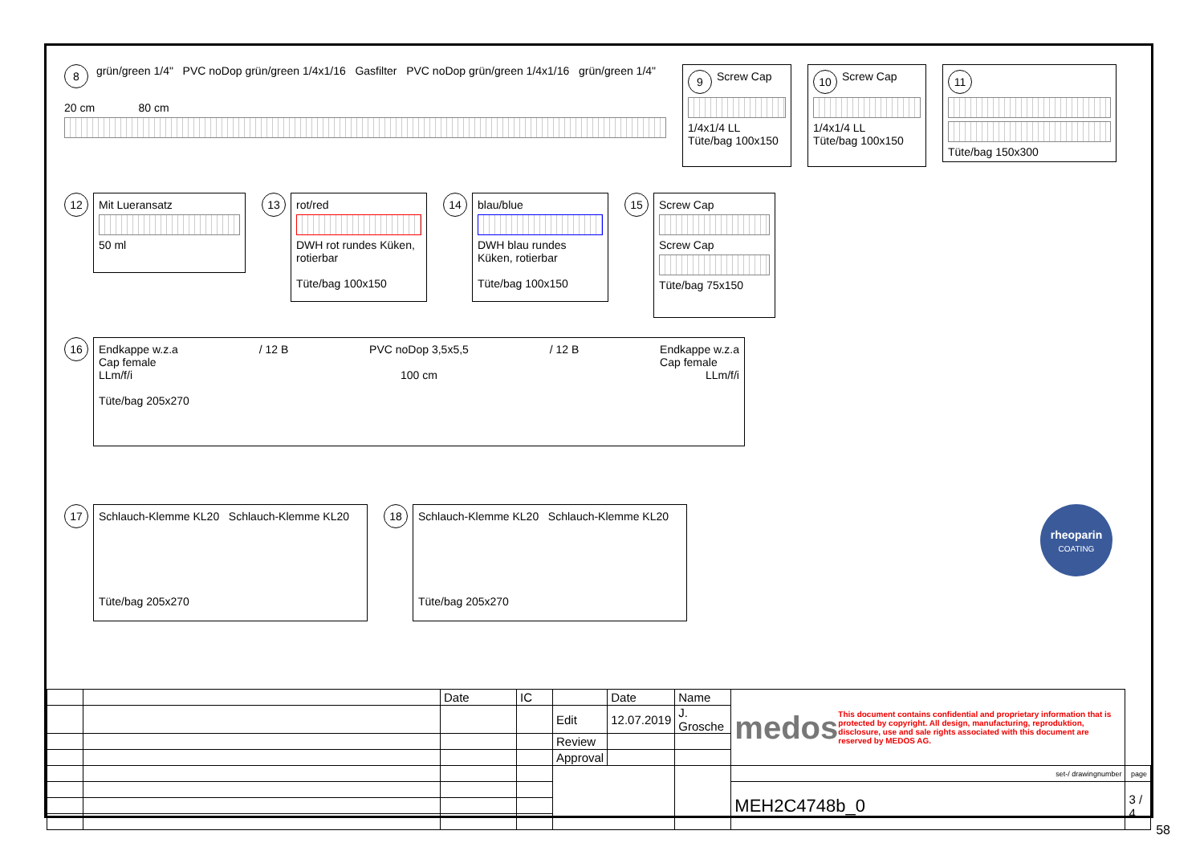8 grün/green 1/4" PVC noDop grün/green 1/4x1/16 Gasfilter PVC noDop grün/green 1/4x1/16 grün/green 1/4"
20 cm 80 cm
9 Screw Cap
1/4x1/4 LL
Tüte/bag 100x150
10 Screw Cap
1/4x1/4 LL
Tüte/bag 100x150
11
Tüte/bag 150x300
12
Mit Luer­ansatz
50 ml
13
rot/red
DWH rot rundes Küken, rotierbar
Tüte/bag 100x150
14
blau/blue
DWH blau rundes Küken, rotierbar
Tüte/bag 100x150
15
Screw Cap
Screw Cap
Tüte/bag 75x150
16
Endkappe w.z.a
Cap female / 12 B PVC noDop 3,5x5,5 / 12 B Endkappe w.z.a
Cap female
LLm/f/i 100 cm LLm/f/i
Tüte/bag 205x270
17
Schlauch-Klemme KL20 Schlauch-Klemme KL20
Tüte/bag 205x270
18
Schlauch-Klemme KL20 Schlauch-Klemme KL20
Tüte/bag 205x270
rheoparin
COATING
| | | Date | IC | | Date | Name | medos This document contains confidential and proprietary information that is protected by copyright. All design, manufacturing, reproduktion, disclosure, use and sale rights associated with this document are reserved by MEDOS AG. | | |
| | | | | Edit | 12.07.2019 | J. Grosche | | | |
| | | | | Review | | | | | |
| | | | | Approval | | | | | |
| | | | | | | | | set-/ drawingnumber | page |
| | | | | | | | | MEH2C4748b_0 | 3 / 4 |
58